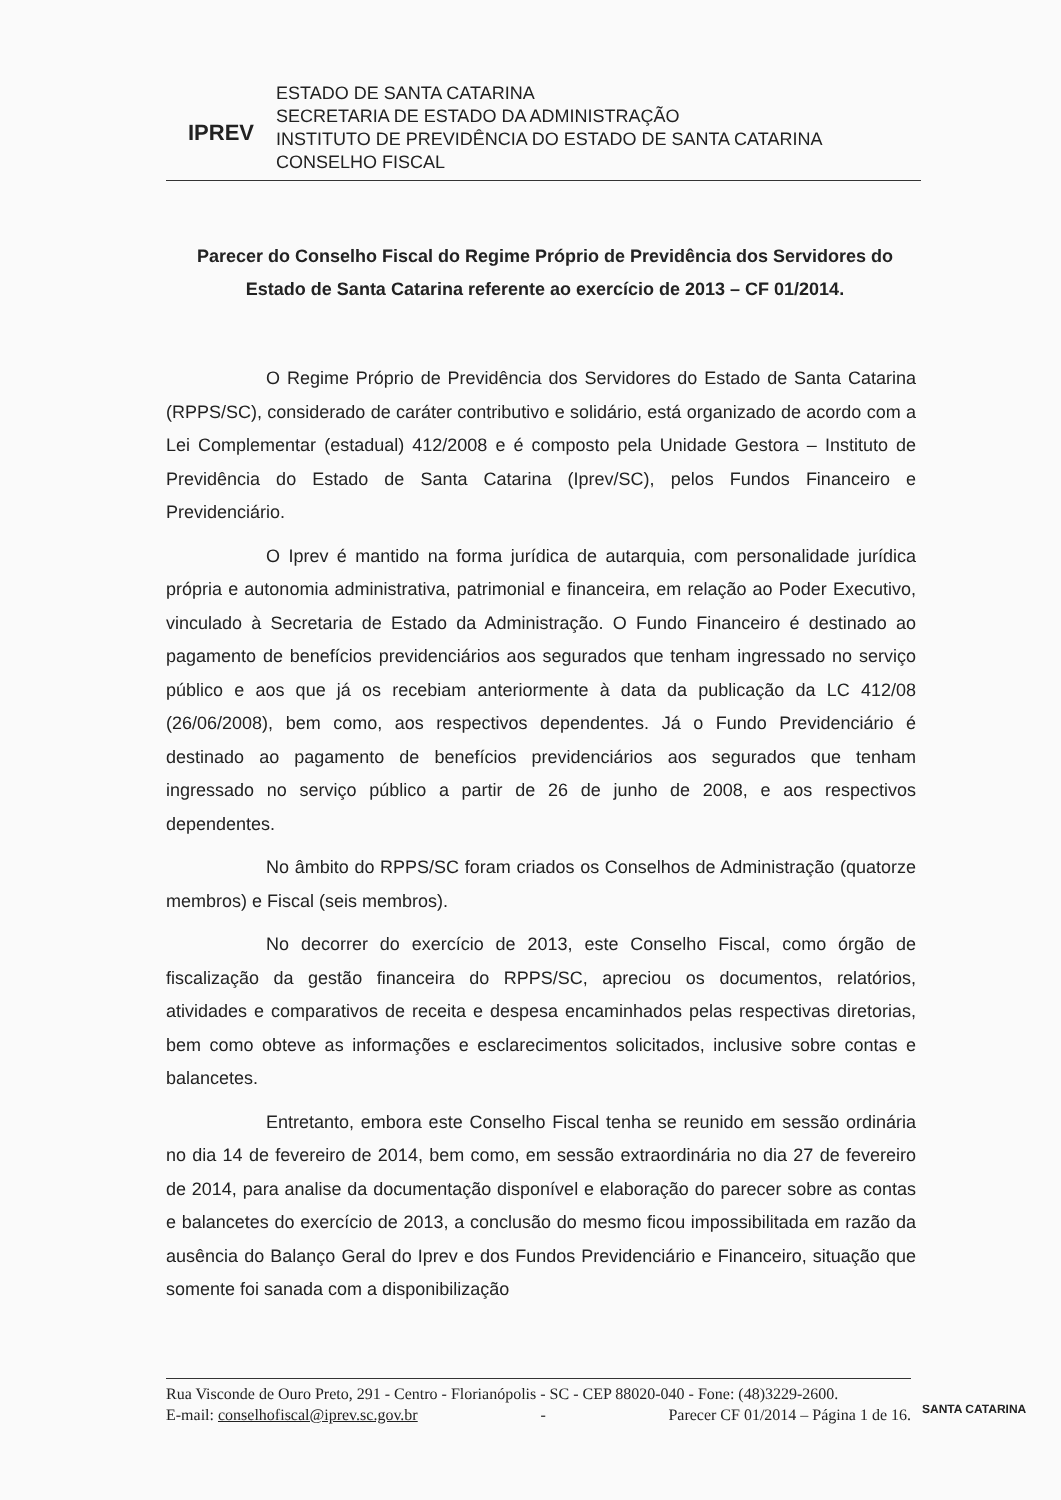IPREV
ESTADO DE SANTA CATARINA
SECRETARIA DE ESTADO DA ADMINISTRAÇÃO
INSTITUTO DE PREVIDÊNCIA DO ESTADO DE SANTA CATARINA
CONSELHO FISCAL
Parecer do Conselho Fiscal do Regime Próprio de Previdência dos Servidores do Estado de Santa Catarina referente ao exercício de 2013 – CF 01/2014.
O Regime Próprio de Previdência dos Servidores do Estado de Santa Catarina (RPPS/SC), considerado de caráter contributivo e solidário, está organizado de acordo com a Lei Complementar (estadual) 412/2008 e é composto pela Unidade Gestora – Instituto de Previdência do Estado de Santa Catarina (Iprev/SC), pelos Fundos Financeiro e Previdenciário.
O Iprev é mantido na forma jurídica de autarquia, com personalidade jurídica própria e autonomia administrativa, patrimonial e financeira, em relação ao Poder Executivo, vinculado à Secretaria de Estado da Administração. O Fundo Financeiro é destinado ao pagamento de benefícios previdenciários aos segurados que tenham ingressado no serviço público e aos que já os recebiam anteriormente à data da publicação da LC 412/08 (26/06/2008), bem como, aos respectivos dependentes. Já o Fundo Previdenciário é destinado ao pagamento de benefícios previdenciários aos segurados que tenham ingressado no serviço público a partir de 26 de junho de 2008, e aos respectivos dependentes.
No âmbito do RPPS/SC foram criados os Conselhos de Administração (quatorze membros) e Fiscal (seis membros).
No decorrer do exercício de 2013, este Conselho Fiscal, como órgão de fiscalização da gestão financeira do RPPS/SC, apreciou os documentos, relatórios, atividades e comparativos de receita e despesa encaminhados pelas respectivas diretorias, bem como obteve as informações e esclarecimentos solicitados, inclusive sobre contas e balancetes.
Entretanto, embora este Conselho Fiscal tenha se reunido em sessão ordinária no dia 14 de fevereiro de 2014, bem como, em sessão extraordinária no dia 27 de fevereiro de 2014, para analise da documentação disponível e elaboração do parecer sobre as contas e balancetes do exercício de 2013, a conclusão do mesmo ficou impossibilitada em razão da ausência do Balanço Geral do Iprev e dos Fundos Previdenciário e Financeiro, situação que somente foi sanada com a disponibilização
Rua Visconde de Ouro Preto, 291 - Centro - Florianópolis - SC - CEP 88020-040 - Fone: (48)3229-2600.
E-mail: conselhofiscal@iprev.sc.gov.br - Parecer CF 01/2014 – Página 1 de 16.
SANTA CATARINA